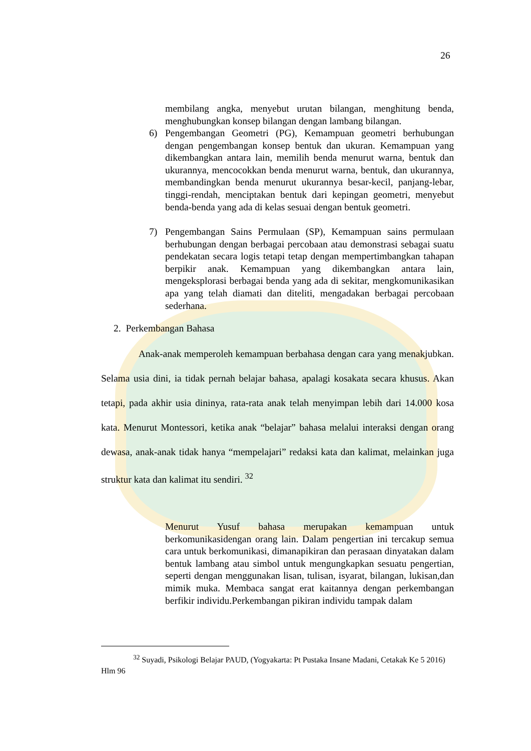26
membilang angka, menyebut urutan bilangan, menghitung benda, menghubungkan konsep bilangan dengan lambang bilangan.
6) Pengembangan Geometri (PG), Kemampuan geometri berhubungan dengan pengembangan konsep bentuk dan ukuran. Kemampuan yang dikembangkan antara lain, memilih benda menurut warna, bentuk dan ukurannya, mencocokkan benda menurut warna, bentuk, dan ukurannya, membandingkan benda menurut ukurannya besar-kecil, panjang-lebar, tinggi-rendah, menciptakan bentuk dari kepingan geometri, menyebut benda-benda yang ada di kelas sesuai dengan bentuk geometri.
7) Pengembangan Sains Permulaan (SP), Kemampuan sains permulaan berhubungan dengan berbagai percobaan atau demonstrasi sebagai suatu pendekatan secara logis tetapi tetap dengan mempertimbangkan tahapan berpikir anak. Kemampuan yang dikembangkan antara lain, mengeksplorasi berbagai benda yang ada di sekitar, mengkomunikasikan apa yang telah diamati dan diteliti, mengadakan berbagai percobaan sederhana.
2. Perkembangan Bahasa
Anak-anak memperoleh kemampuan berbahasa dengan cara yang menakjubkan. Selama usia dini, ia tidak pernah belajar bahasa, apalagi kosakata secara khusus. Akan tetapi, pada akhir usia dininya, rata-rata anak telah menyimpan lebih dari 14.000 kosa kata. Menurut Montessori, ketika anak “belajar” bahasa melalui interaksi dengan orang dewasa, anak-anak tidak hanya “mempelajari” redaksi kata dan kalimat, melainkan juga struktur kata dan kalimat itu sendiri. <sup>32</sup>
Menurut Yusuf bahasa merupakan kemampuan untuk berkomunikasidengan orang lain. Dalam pengertian ini tercakup semua cara untuk berkomunikasi, dimanapikiran dan perasaan dinyatakan dalam bentuk lambang atau simbol untuk mengungkapkan sesuatu pengertian, seperti dengan menggunakan lisan, tulisan, isyarat, bilangan, lukisan,dan mimik muka. Membaca sangat erat kaitannya dengan perkembangan berfikir individu.Perkembangan pikiran individu tampak dalam
<sup>32</sup> Suyadi, Psikologi Belajar PAUD, (Yogyakarta: Pt Pustaka Insane Madani, Cetakak Ke 5 2016) Hlm 96